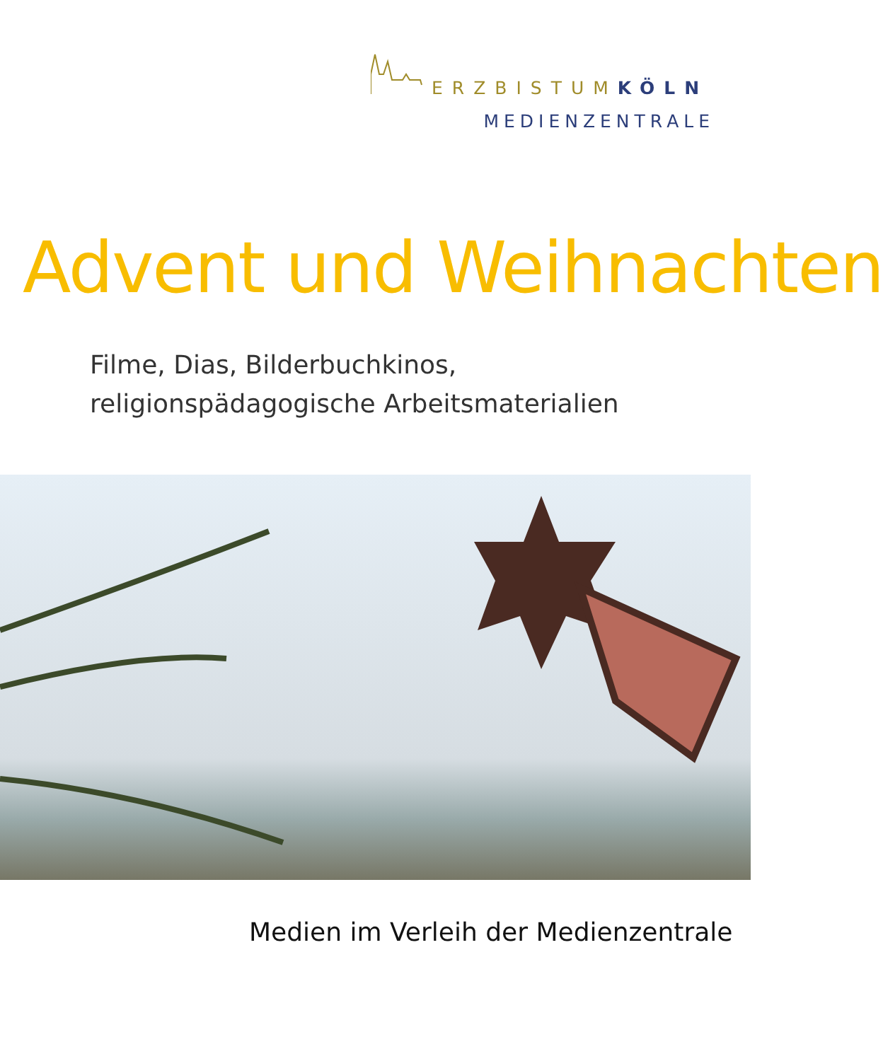ERZBISTUMKÖLN
MEDIENZENTRALE
Advent und Weihnachten
Filme, Dias, Bilderbuchkinos,
religionspädagogische Arbeitsmaterialien
Medien im Verleih der Medienzentrale